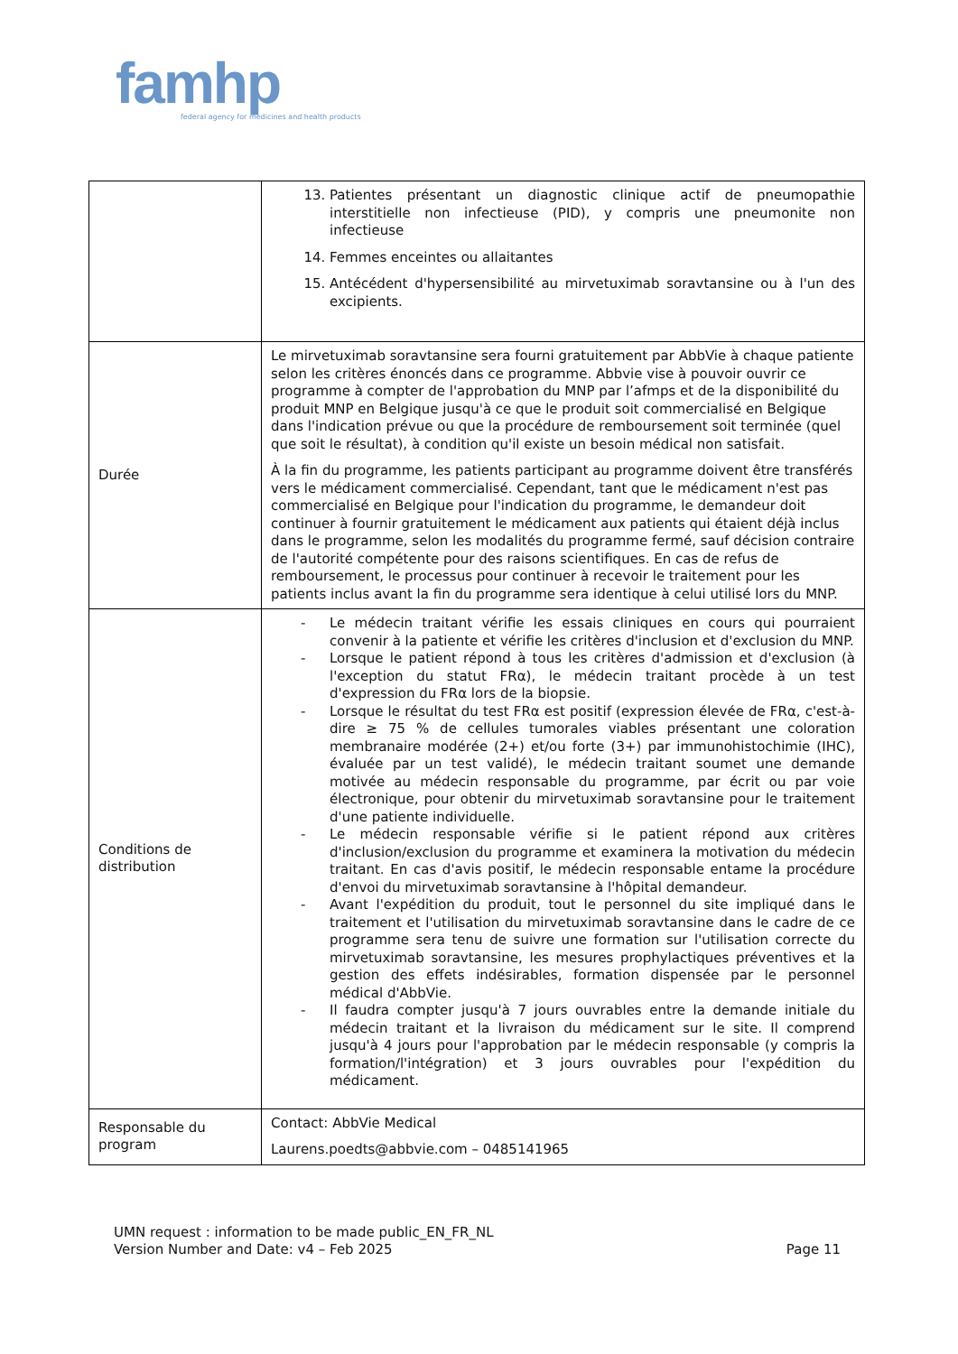famhp
federal agency for medicines and health products
| | 13. Patientes présentant un diagnostic clinique actif de pneumopathie interstitielle non infectieuse (PID), y compris une pneumonite non infectieuse 14. Femmes enceintes ou allaitantes 15. Antécédent d'hypersensibilité au mirvetuximab soravtansine ou à l'un des excipients. |
| Durée | Le mirvetuximab soravtansine sera fourni gratuitement par AbbVie à chaque patiente selon les critères énoncés dans ce programme. Abbvie vise à pouvoir ouvrir ce programme à compter de l'approbation du MNP par l’afmps et de la disponibilité du produit MNP en Belgique jusqu'à ce que le produit soit commercialisé en Belgique dans l'indication prévue ou que la procédure de remboursement soit terminée (quel que soit le résultat), à condition qu'il existe un besoin médical non satisfait. À la fin du programme, les patients participant au programme doivent être transférés vers le médicament commercialisé. Cependant, tant que le médicament n'est pas commercialisé en Belgique pour l'indication du programme, le demandeur doit continuer à fournir gratuitement le médicament aux patients qui étaient déjà inclus dans le programme, selon les modalités du programme fermé, sauf décision contraire de l'autorité compétente pour des raisons scientifiques. En cas de refus de remboursement, le processus pour continuer à recevoir le traitement pour les patients inclus avant la fin du programme sera identique à celui utilisé lors du MNP. |
| Conditions de distribution | - Le médecin traitant vérifie les essais cliniques en cours qui pourraient convenir à la patiente et vérifie les critères d'inclusion et d'exclusion du MNP. - Lorsque le patient répond à tous les critères d'admission et d'exclusion (à l'exception du statut FRα), le médecin traitant procède à un test d'expression du FRα lors de la biopsie. - Lorsque le résultat du test FRα est positif (expression élevée de FRα, c'est-à-dire ≥ 75 % de cellules tumorales viables présentant une coloration membranaire modérée (2+) et/ou forte (3+) par immunohistochimie (IHC), évaluée par un test validé), le médecin traitant soumet une demande motivée au médecin responsable du programme, par écrit ou par voie électronique, pour obtenir du mirvetuximab soravtansine pour le traitement d'une patiente individuelle. - Le médecin responsable vérifie si le patient répond aux critères d'inclusion/exclusion du programme et examinera la motivation du médecin traitant. En cas d'avis positif, le médecin responsable entame la procédure d'envoi du mirvetuximab soravtansine à l'hôpital demandeur. - Avant l'expédition du produit, tout le personnel du site impliqué dans le traitement et l'utilisation du mirvetuximab soravtansine dans le cadre de ce programme sera tenu de suivre une formation sur l'utilisation correcte du mirvetuximab soravtansine, les mesures prophylactiques préventives et la gestion des effets indésirables, formation dispensée par le personnel médical d'AbbVie. - Il faudra compter jusqu'à 7 jours ouvrables entre la demande initiale du médecin traitant et la livraison du médicament sur le site. Il comprend jusqu'à 4 jours pour l'approbation par le médecin responsable (y compris la formation/l'intégration) et 3 jours ouvrables pour l'expédition du médicament. |
| Responsable du program | Contact: AbbVie Medical Laurens.poedts@abbvie.com – 0485141965 |
UMN request : information to be made public_EN_FR_NL
Version Number and Date: v4 – Feb 2025
Page 11